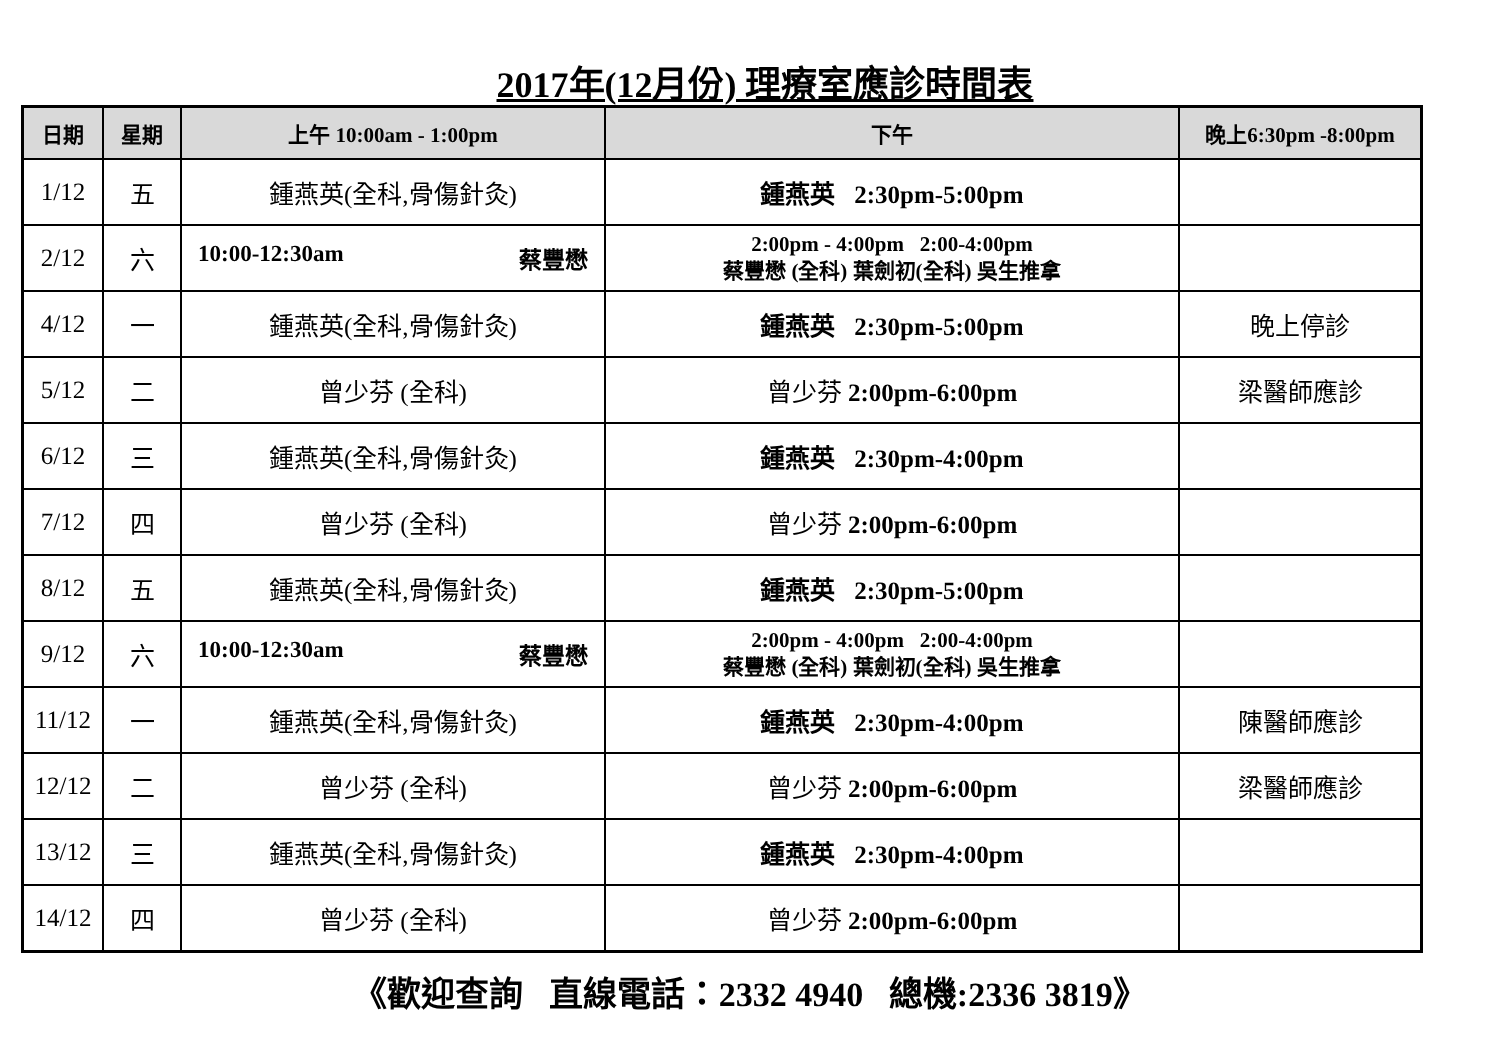2017年(12月份) 理療室應診時間表
| 日期 | 星期 | 上午 10:00am - 1:00pm | 下午 | 晚上6:30pm -8:00pm |
| --- | --- | --- | --- | --- |
| 1/12 | 五 | 鍾燕英(全科,骨傷針灸) | 鍾燕英 2:30pm-5:00pm | |
| 2/12 | 六 | 10:00-12:30am 蔡豐懋 | 2:00pm - 4:00pm 2:00-4:00pm 蔡豐懋 (全科) 葉劍初(全科) 吳生推拿 | |
| 4/12 | 一 | 鍾燕英(全科,骨傷針灸) | 鍾燕英 2:30pm-5:00pm | 晚上停診 |
| 5/12 | 二 | 曾少芬 (全科) | 曾少芬 2:00pm-6:00pm | 梁醫師應診 |
| 6/12 | 三 | 鍾燕英(全科,骨傷針灸) | 鍾燕英 2:30pm-4:00pm | |
| 7/12 | 四 | 曾少芬 (全科) | 曾少芬 2:00pm-6:00pm | |
| 8/12 | 五 | 鍾燕英(全科,骨傷針灸) | 鍾燕英 2:30pm-5:00pm | |
| 9/12 | 六 | 10:00-12:30am 蔡豐懋 | 2:00pm - 4:00pm 2:00-4:00pm 蔡豐懋 (全科) 葉劍初(全科) 吳生推拿 | |
| 11/12 | 一 | 鍾燕英(全科,骨傷針灸) | 鍾燕英 2:30pm-4:00pm | 陳醫師應診 |
| 12/12 | 二 | 曾少芬 (全科) | 曾少芬 2:00pm-6:00pm | 梁醫師應診 |
| 13/12 | 三 | 鍾燕英(全科,骨傷針灸) | 鍾燕英 2:30pm-4:00pm | |
| 14/12 | 四 | 曾少芬 (全科) | 曾少芬 2:00pm-6:00pm | |
《歡迎查詢 直線電話：2332 4940 總機:2336 3819》